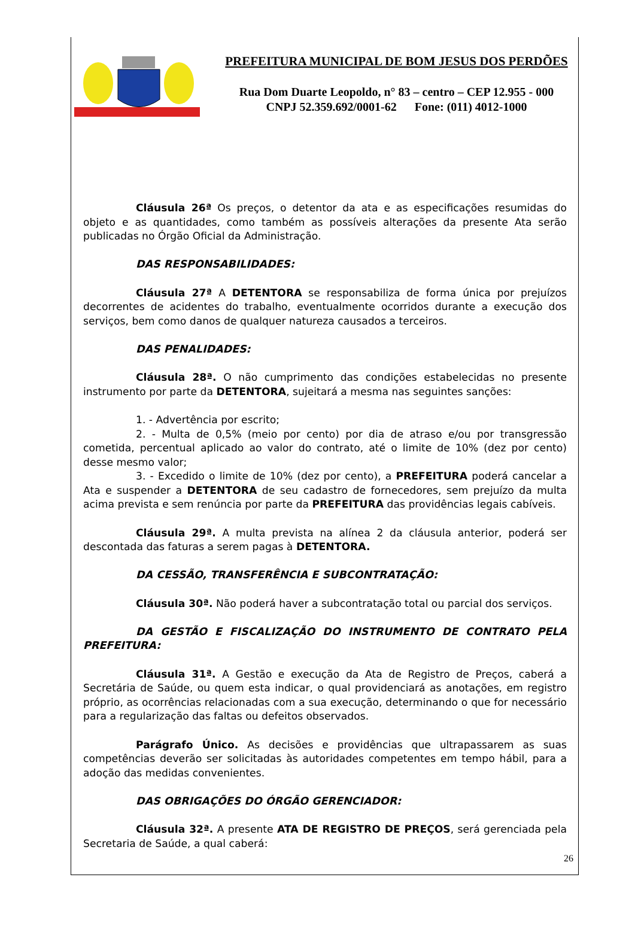PREFEITURA MUNICIPAL DE BOM JESUS DOS PERDÕES
Rua Dom Duarte Leopoldo, n° 83 – centro – CEP 12.955 - 000
CNPJ 52.359.692/0001-62 Fone: (011) 4012-1000
Cláusula 26ª Os preços, o detentor da ata e as especificações resumidas do objeto e as quantidades, como também as possíveis alterações da presente Ata serão publicadas no Órgão Oficial da Administração.
DAS RESPONSABILIDADES:
Cláusula 27ª A DETENTORA se responsabiliza de forma única por prejuízos decorrentes de acidentes do trabalho, eventualmente ocorridos durante a execução dos serviços, bem como danos de qualquer natureza causados a terceiros.
DAS PENALIDADES:
Cláusula 28ª. O não cumprimento das condições estabelecidas no presente instrumento por parte da DETENTORA, sujeitará a mesma nas seguintes sanções:
1. - Advertência por escrito;
2. - Multa de 0,5% (meio por cento) por dia de atraso e/ou por transgressão cometida, percentual aplicado ao valor do contrato, até o limite de 10% (dez por cento) desse mesmo valor;
3. - Excedido o limite de 10% (dez por cento), a PREFEITURA poderá cancelar a Ata e suspender a DETENTORA de seu cadastro de fornecedores, sem prejuízo da multa acima prevista e sem renúncia por parte da PREFEITURA das providências legais cabíveis.
Cláusula 29ª. A multa prevista na alínea 2 da cláusula anterior, poderá ser descontada das faturas a serem pagas à DETENTORA.
DA CESSÃO, TRANSFERÊNCIA E SUBCONTRATAÇÃO:
Cláusula 30ª. Não poderá haver a subcontratação total ou parcial dos serviços.
DA GESTÃO E FISCALIZAÇÃO DO INSTRUMENTO DE CONTRATO PELA PREFEITURA:
Cláusula 31ª. A Gestão e execução da Ata de Registro de Preços, caberá a Secretária de Saúde, ou quem esta indicar, o qual providenciará as anotações, em registro próprio, as ocorrências relacionadas com a sua execução, determinando o que for necessário para a regularização das faltas ou defeitos observados.
Parágrafo Único. As decisões e providências que ultrapassarem as suas competências deverão ser solicitadas às autoridades competentes em tempo hábil, para a adoção das medidas convenientes.
DAS OBRIGAÇÕES DO ÓRGÃO GERENCIADOR:
Cláusula 32ª. A presente ATA DE REGISTRO DE PREÇOS, será gerenciada pela Secretaria de Saúde, a qual caberá:
26